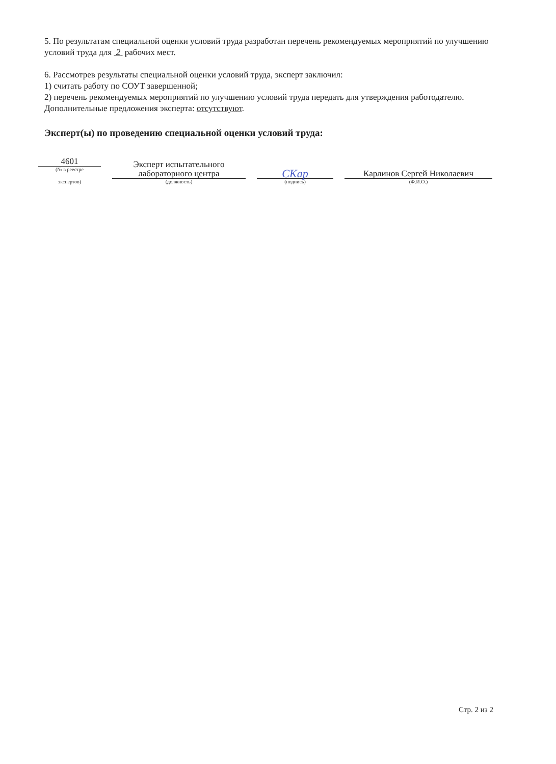5. По результатам специальной оценки условий труда разработан перечень рекомендуемых мероприятий по улучшению условий труда для 2 рабочих мест.
6. Рассмотрев результаты специальной оценки условий труда, эксперт заключил:
1) считать работу по СОУТ завершенной;
2) перечень рекомендуемых мероприятий по улучшению условий труда передать для утверждения работодателю.
Дополнительные предложения эксперта: отсутствуют.
Эксперт(ы) по проведению специальной оценки условий труда:
4601
(№ в реестре
экспертов)
Эксперт испытательного
лабораторного центра
(должность)
СКар
(подпись)
Карлинов Сергей Николаевич
(Ф.И.О.)
Стр. 2 из 2